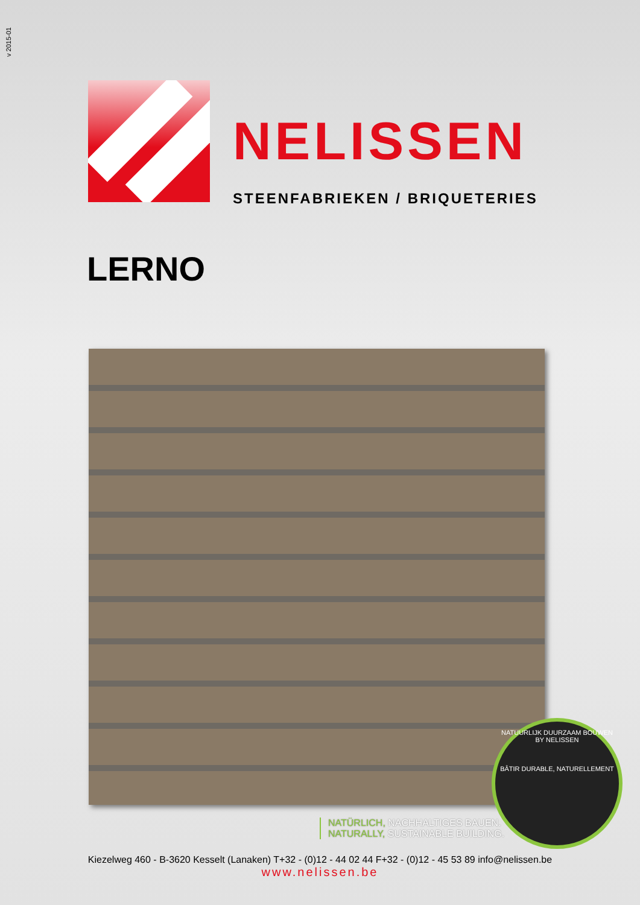v 2015-01
NELISSEN
STEENFABRIEKEN / BRIQUETERIES
LERNO
NATUURLIJK DUURZAAM BOUWEN
BY NELISSEN
BÂTIR DURABLE, NATURELLEMENT
NATÜRLICH, NACHHALTIGES BAUEN.
NATURALLY, SUSTAINABLE BUILDING.
Kiezelweg 460 - B-3620 Kesselt (Lanaken) T+32 - (0)12 - 44 02 44 F+32 - (0)12 - 45 53 89 info@nelissen.be
www.nelissen.be